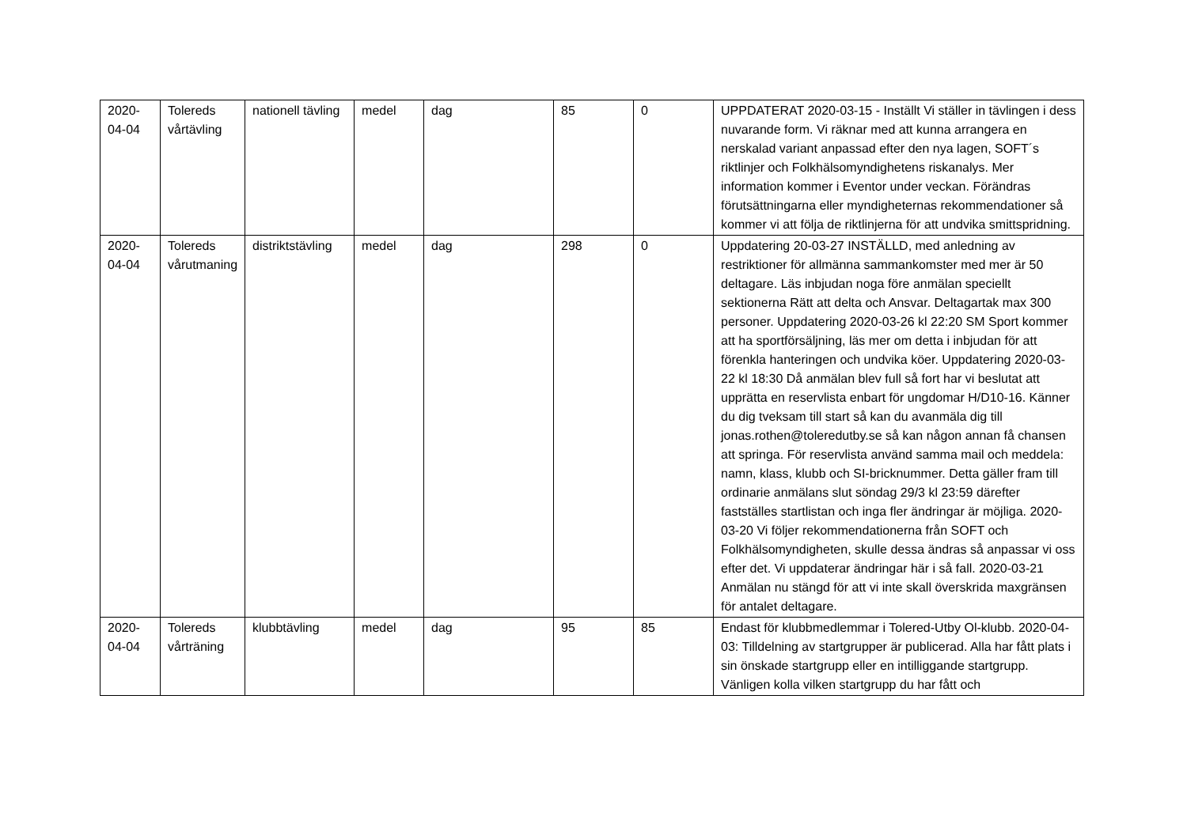| 2020-04-04 | Tolereds vårtävling | nationell tävling | medel | dag | 85 | 0 | UPPDATERAT 2020-03-15 - Inställt Vi ställer in tävlingen i dess nuvarande form. Vi räknar med att kunna arrangera en nerskalad variant anpassad efter den nya lagen, SOFT´s riktlinjer och Folkhälsomyndighetens riskanalys. Mer information kommer i Eventor under veckan. Förändras förutsättningarna eller myndigheternas rekommendationer så kommer vi att följa de riktlinjerna för att undvika smittspridning. |
| 2020-04-04 | Tolereds vårutmaning | distriktstävling | medel | dag | 298 | 0 | Uppdatering 20-03-27 INSTÄLLD, med anledning av restriktioner för allmänna sammankomster med mer är 50 deltagare. Läs inbjudan noga före anmälan speciellt sektionerna Rätt att delta och Ansvar. Deltagartak max 300 personer. Uppdatering 2020-03-26 kl 22:20 SM Sport kommer att ha sportförsäljning, läs mer om detta i inbjudan för att förenkla hanteringen och undvika köer. Uppdatering 2020-03-22 kl 18:30 Då anmälan blev full så fort har vi beslutat att upprätta en reservlista enbart för ungdomar H/D10-16. Känner du dig tveksam till start så kan du avanmäla dig till jonas.rothen@toleredutby.se så kan någon annan få chansen att springa. För reservlista använd samma mail och meddela: namn, klass, klubb och SI-bricknummer. Detta gäller fram till ordinarie anmälans slut söndag 29/3 kl 23:59 därefter fastställes startlistan och inga fler ändringar är möjliga. 2020-03-20 Vi följer rekommendationerna från SOFT och Folkhälsomyndigheten, skulle dessa ändras så anpassar vi oss efter det. Vi uppdaterar ändringar här i så fall. 2020-03-21 Anmälan nu stängd för att vi inte skall överskrida maxgränsen för antalet deltagare. |
| 2020-04-04 | Tolereds vårträning | klubbtävling | medel | dag | 95 | 85 | Endast för klubbmedlemmar i Tolered-Utby Ol-klubb. 2020-04-03: Tilldelning av startgrupper är publicerad. Alla har fått plats i sin önskade startgrupp eller en intilliggande startgrupp. Vänligen kolla vilken startgrupp du har fått och |